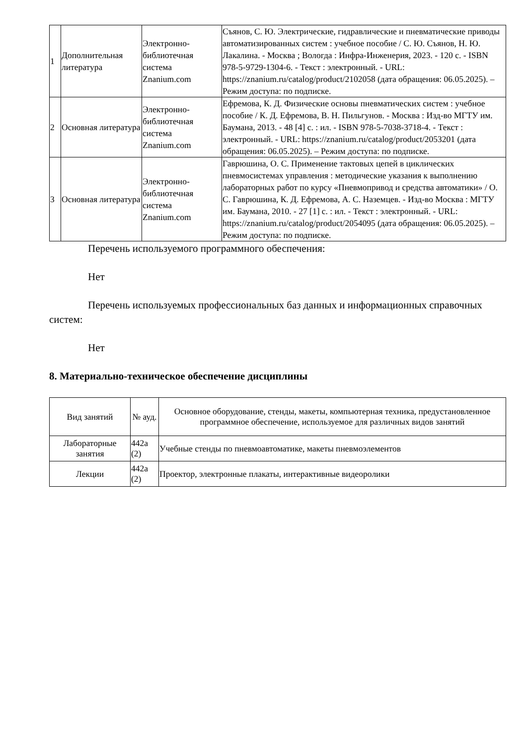| 1 | Дополнительная литература | Электронно-библиотечная система Znanium.com | Съянов, С. Ю. Электрические, гидравлические и пневматические приводы автоматизированных систем : учебное пособие / С. Ю. Съянов, Н. Ю. Лакалина. - Москва ; Вологда : Инфра-Инженерия, 2023. - 120 с. - ISBN 978-5-9729-1304-6. - Текст : электронный. - URL: https://znanium.ru/catalog/product/2102058 (дата обращения: 06.05.2025). – Режим доступа: по подписке. |
| 2 | Основная литература | Электронно-библиотечная система Znanium.com | Ефремова, К. Д. Физические основы пневматических систем : учебное пособие / К. Д. Ефремова, В. Н. Пильгунов. - Москва : Изд-во МГТУ им. Баумана, 2013. - 48 [4] с. : ил. - ISBN 978-5-7038-3718-4. - Текст : электронный. - URL: https://znanium.ru/catalog/product/2053201 (дата обращения: 06.05.2025). – Режим доступа: по подписке. |
| 3 | Основная литература | Электронно-библиотечная система Znanium.com | Гаврюшина, О. С. Применение тактовых цепей в циклических пневмосистемах управления : методические указания к выполнению лабораторных работ по курсу «Пневмопривод и средства автоматики» / О. С. Гаврюшина, К. Д. Ефремова, А. С. Наземцев. - Изд-во Москва : МГТУ им. Баумана, 2010. - 27 [1] с. : ил. - Текст : электронный. - URL: https://znanium.ru/catalog/product/2054095 (дата обращения: 06.05.2025). – Режим доступа: по подписке. |
Перечень используемого программного обеспечения:
Нет
Перечень используемых профессиональных баз данных и информационных справочных систем:
Нет
8. Материально-техническое обеспечение дисциплины
| Вид занятий | № ауд. | Основное оборудование, стенды, макеты, компьютерная техника, предустановленное программное обеспечение, используемое для различных видов занятий |
| --- | --- | --- |
| Лабораторные занятия | 442а (2) | Учебные стенды по пневмоавтоматике, макеты пневмоэлементов |
| Лекции | 442а (2) | Проектор, электронные плакаты, интерактивные видеоролики |